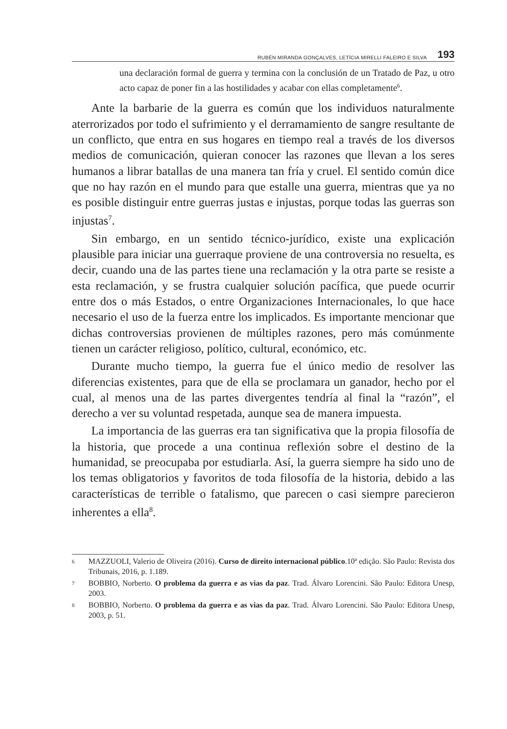RUBÉN MIRANDA GONÇALVES, LETÍCIA MIRELLI FALEIRO E SILVA 193
una declaración formal de guerra y termina con la conclusión de un Tratado de Paz, u otro acto capaz de poner fin a las hostilidades y acabar con ellas completamente<sup>6</sup>.
Ante la barbarie de la guerra es común que los individuos naturalmente aterrorizados por todo el sufrimiento y el derramamiento de sangre resultante de un conflicto, que entra en sus hogares en tiempo real a través de los diversos medios de comunicación, quieran conocer las razones que llevan a los seres humanos a librar batallas de una manera tan fría y cruel. El sentido común dice que no hay razón en el mundo para que estalle una guerra, mientras que ya no es posible distinguir entre guerras justas e injustas, porque todas las guerras son injustas<sup>7</sup>.
Sin embargo, en un sentido técnico-jurídico, existe una explicación plausible para iniciar una guerraque proviene de una controversia no resuelta, es decir, cuando una de las partes tiene una reclamación y la otra parte se resiste a esta reclamación, y se frustra cualquier solución pacífica, que puede ocurrir entre dos o más Estados, o entre Organizaciones Internacionales, lo que hace necesario el uso de la fuerza entre los implicados. Es importante mencionar que dichas controversias provienen de múltiples razones, pero más comúnmente tienen un carácter religioso, político, cultural, económico, etc.
Durante mucho tiempo, la guerra fue el único medio de resolver las diferencias existentes, para que de ella se proclamara un ganador, hecho por el cual, al menos una de las partes divergentes tendría al final la “razón”, el derecho a ver su voluntad respetada, aunque sea de manera impuesta.
La importancia de las guerras era tan significativa que la propia filosofía de la historia, que procede a una continua reflexión sobre el destino de la humanidad, se preocupaba por estudiarla. Así, la guerra siempre ha sido uno de los temas obligatorios y favoritos de toda filosofía de la historia, debido a las características de terrible o fatalismo, que parecen o casi siempre parecieron inherentes a ella<sup>8</sup>.
6 MAZZUOLI, Valerio de Oliveira (2016). Curso de direito internacional público.10ª edição. São Paulo: Revista dos Tribunais, 2016, p. 1.189.
7 BOBBIO, Norberto. O problema da guerra e as vias da paz. Trad. Álvaro Lorencini. São Paulo: Editora Unesp, 2003.
8 BOBBIO, Norberto. O problema da guerra e as vias da paz. Trad. Álvaro Lorencini. São Paulo: Editora Unesp, 2003, p. 51.